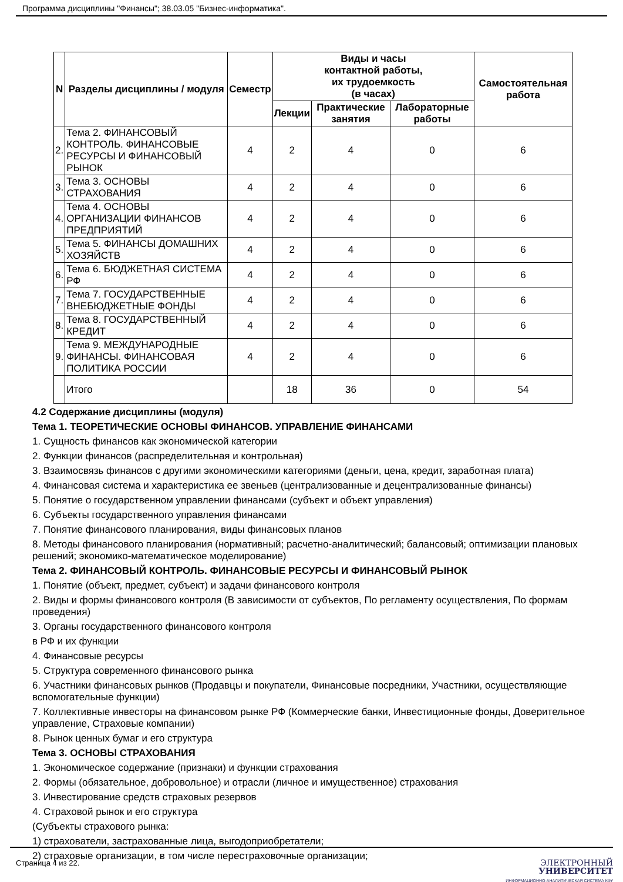Программа дисциплины "Финансы"; 38.03.05 "Бизнес-информатика".
| N | Разделы дисциплины / модуля | Семестр | Виды и часы контактной работы, их трудоемкость (в часах) | | | Самостоятельная работа |
| --- | --- | --- | --- | --- | --- | --- |
| | | | Лекции | Практические занятия | Лабораторные работы | |
| 2. | Тема 2. ФИНАНСОВЫЙ КОНТРОЛЬ. ФИНАНСОВЫЕ РЕСУРСЫ И ФИНАНСОВЫЙ РЫНОК | 4 | 2 | 4 | 0 | 6 |
| 3. | Тема 3. ОСНОВЫ СТРАХОВАНИЯ | 4 | 2 | 4 | 0 | 6 |
| 4. | Тема 4. ОСНОВЫ ОРГАНИЗАЦИИ ФИНАНСОВ ПРЕДПРИЯТИЙ | 4 | 2 | 4 | 0 | 6 |
| 5. | Тема 5. ФИНАНСЫ ДОМАШНИХ ХОЗЯЙСТВ | 4 | 2 | 4 | 0 | 6 |
| 6. | Тема 6. БЮДЖЕТНАЯ СИСТЕМА РФ | 4 | 2 | 4 | 0 | 6 |
| 7. | Тема 7. ГОСУДАРСТВЕННЫЕ ВНЕБЮДЖЕТНЫЕ ФОНДЫ | 4 | 2 | 4 | 0 | 6 |
| 8. | Тема 8. ГОСУДАРСТВЕННЫЙ КРЕДИТ | 4 | 2 | 4 | 0 | 6 |
| 9. | Тема 9. МЕЖДУНАРОДНЫЕ ФИНАНСЫ. ФИНАНСОВАЯ ПОЛИТИКА РОССИИ | 4 | 2 | 4 | 0 | 6 |
| | Итого | | 18 | 36 | 0 | 54 |
4.2 Содержание дисциплины (модуля)
Тема 1. ТЕОРЕТИЧЕСКИЕ ОСНОВЫ ФИНАНСОВ. УПРАВЛЕНИЕ ФИНАНСАМИ
1. Сущность финансов как экономической категории
2. Функции финансов (распределительная и контрольная)
3. Взаимосвязь финансов с другими экономическими категориями (деньги, цена, кредит, заработная плата)
4. Финансовая система и характеристика ее звеньев (централизованные и децентрализованные финансы)
5. Понятие о государственном управлении финансами (субъект и объект управления)
6. Субъекты государственного управления финансами
7. Понятие финансового планирования, виды финансовых планов
8. Методы финансового планирования (нормативный; расчетно-аналитический; балансовый; оптимизации плановых решений; экономико-математическое моделирование)
Тема 2. ФИНАНСОВЫЙ КОНТРОЛЬ. ФИНАНСОВЫЕ РЕСУРСЫ И ФИНАНСОВЫЙ РЫНОК
1. Понятие (объект, предмет, субъект) и задачи финансового контроля
2. Виды и формы финансового контроля (В зависимости от субъектов, По регламенту осуществления, По формам проведения)
3. Органы государственного финансового контроля
в РФ и их функции
4. Финансовые ресурсы
5. Структура современного финансового рынка
6. Участники финансовых рынков (Продавцы и покупатели, Финансовые посредники, Участники, осуществляющие вспомогательные функции)
7. Коллективные инвесторы на финансовом рынке РФ (Коммерческие банки, Инвестиционные фонды, Доверительное управление, Страховые компании)
8. Рынок ценных бумаг и его структура
Тема 3. ОСНОВЫ СТРАХОВАНИЯ
1. Экономическое содержание (признаки) и функции страхования
2. Формы (обязательное, добровольное) и отрасли (личное и имущественное) страхования
3. Инвестирование средств страховых резервов
4. Страховой рынок и его структура
(Субъекты страхового рынка:
1) страхователи, застрахованные лица, выгодоприобретатели;
2) страховые организации, в том числе перестраховочные организации;
Страница 4 из 22.
ЭЛЕКТРОННЫЙ
УНИВЕРСИТЕТ
ИНФОРМАЦИОННО-АНАЛИТИЧЕСКАЯ СИСТЕМА КФУ